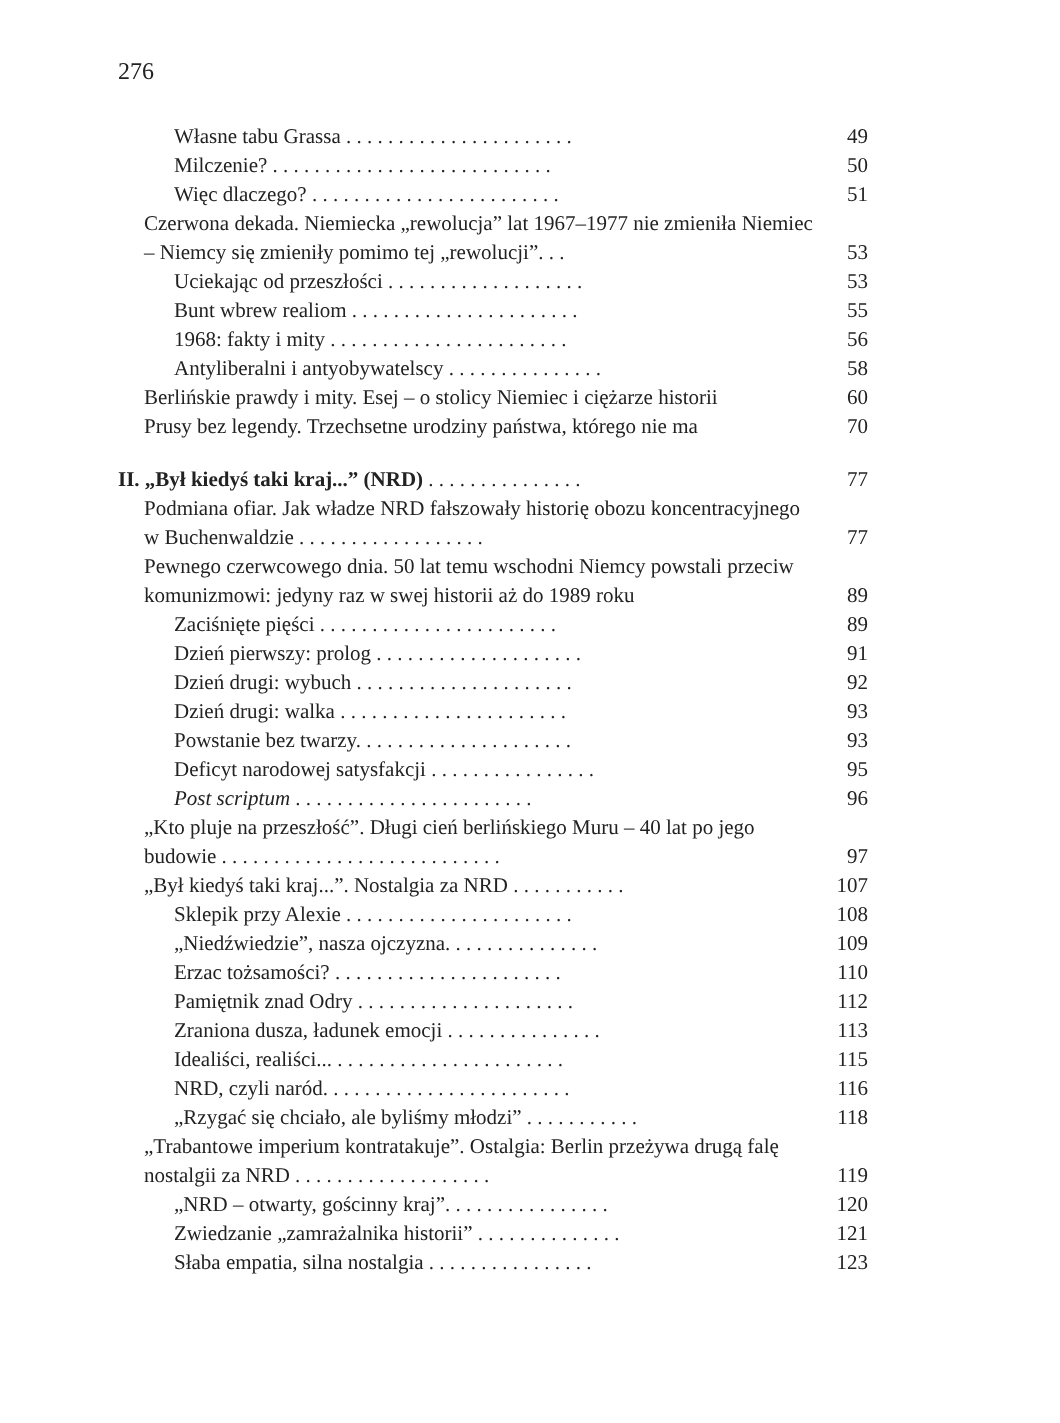276
Własne tabu Grassa . . . . . . . . . . . . . . . . . . . . . . 49
Milczenie? . . . . . . . . . . . . . . . . . . . . . . . . . . . 50
Więc dlaczego? . . . . . . . . . . . . . . . . . . . . . . . . 51
Czerwona dekada. Niemiecka „rewolucja” lat 1967–1977 nie zmieniła Niemiec – Niemcy się zmieniły pomimo tej „rewolucji”. . .
53
Uciekając od przeszłości . . . . . . . . . . . . . . . . . . . 53
Bunt wbrew realiom . . . . . . . . . . . . . . . . . . . . . . 55
1968: fakty i mity . . . . . . . . . . . . . . . . . . . . . . . 56
Antyliberalni i antyobywatelscy . . . . . . . . . . . . . . . 58
Berlińskie prawdy i mity. Esej – o stolicy Niemiec i ciężarze historii 60
Prusy bez legendy. Trzechsetne urodziny państwa, którego nie ma 70
II. „Był kiedyś taki kraj...” (NRD) . . . . . . . . . . . . . . . 77
Podmiana ofiar. Jak władze NRD fałszowały historię obozu koncentracyjnego w Buchenwaldzie . . . . . . . . . . . . . . . . . .
77
Pewnego czerwcowego dnia. 50 lat temu wschodni Niemcy powstali przeciw komunizmowi: jedyny raz w swej historii aż do 1989 roku
89
Zaciśnięte pięści . . . . . . . . . . . . . . . . . . . . . . . 89
Dzień pierwszy: prolog . . . . . . . . . . . . . . . . . . . . 91
Dzień drugi: wybuch . . . . . . . . . . . . . . . . . . . . . 92
Dzień drugi: walka . . . . . . . . . . . . . . . . . . . . . . 93
Powstanie bez twarzy. . . . . . . . . . . . . . . . . . . . . 93
Deficyt narodowej satysfakcji . . . . . . . . . . . . . . . . 95
Post scriptum . . . . . . . . . . . . . . . . . . . . . . . 96
„Kto pluje na przeszłość”. Długi cień berlińskiego Muru – 40 lat po jego budowie . . . . . . . . . . . . . . . . . . . . . . . . . . .
97
„Był kiedyś taki kraj...”. Nostalgia za NRD . . . . . . . . . . . 107
Sklepik przy Alexie . . . . . . . . . . . . . . . . . . . . . . 108
„Niedźwiedzie”, nasza ojczyzna. . . . . . . . . . . . . . . 109
Erzac tożsamości? . . . . . . . . . . . . . . . . . . . . . . 110
Pamiętnik znad Odry . . . . . . . . . . . . . . . . . . . . . 112
Zraniona dusza, ładunek emocji . . . . . . . . . . . . . . . 113
Idealiści, realiści... . . . . . . . . . . . . . . . . . . . . . . 115
NRD, czyli naród. . . . . . . . . . . . . . . . . . . . . . . . 116
„Rzygać się chciało, ale byliśmy młodzi” . . . . . . . . . . . 118
„Trabantowe imperium kontratakuje”. Ostalgia: Berlin przeżywa drugą falę nostalgii za NRD . . . . . . . . . . . . . . . . . . .
119
„NRD – otwarty, gościnny kraj”. . . . . . . . . . . . . . . . 120
Zwiedzanie „zamrażalnika historii” . . . . . . . . . . . . . . 121
Słaba empatia, silna nostalgia . . . . . . . . . . . . . . . . 123